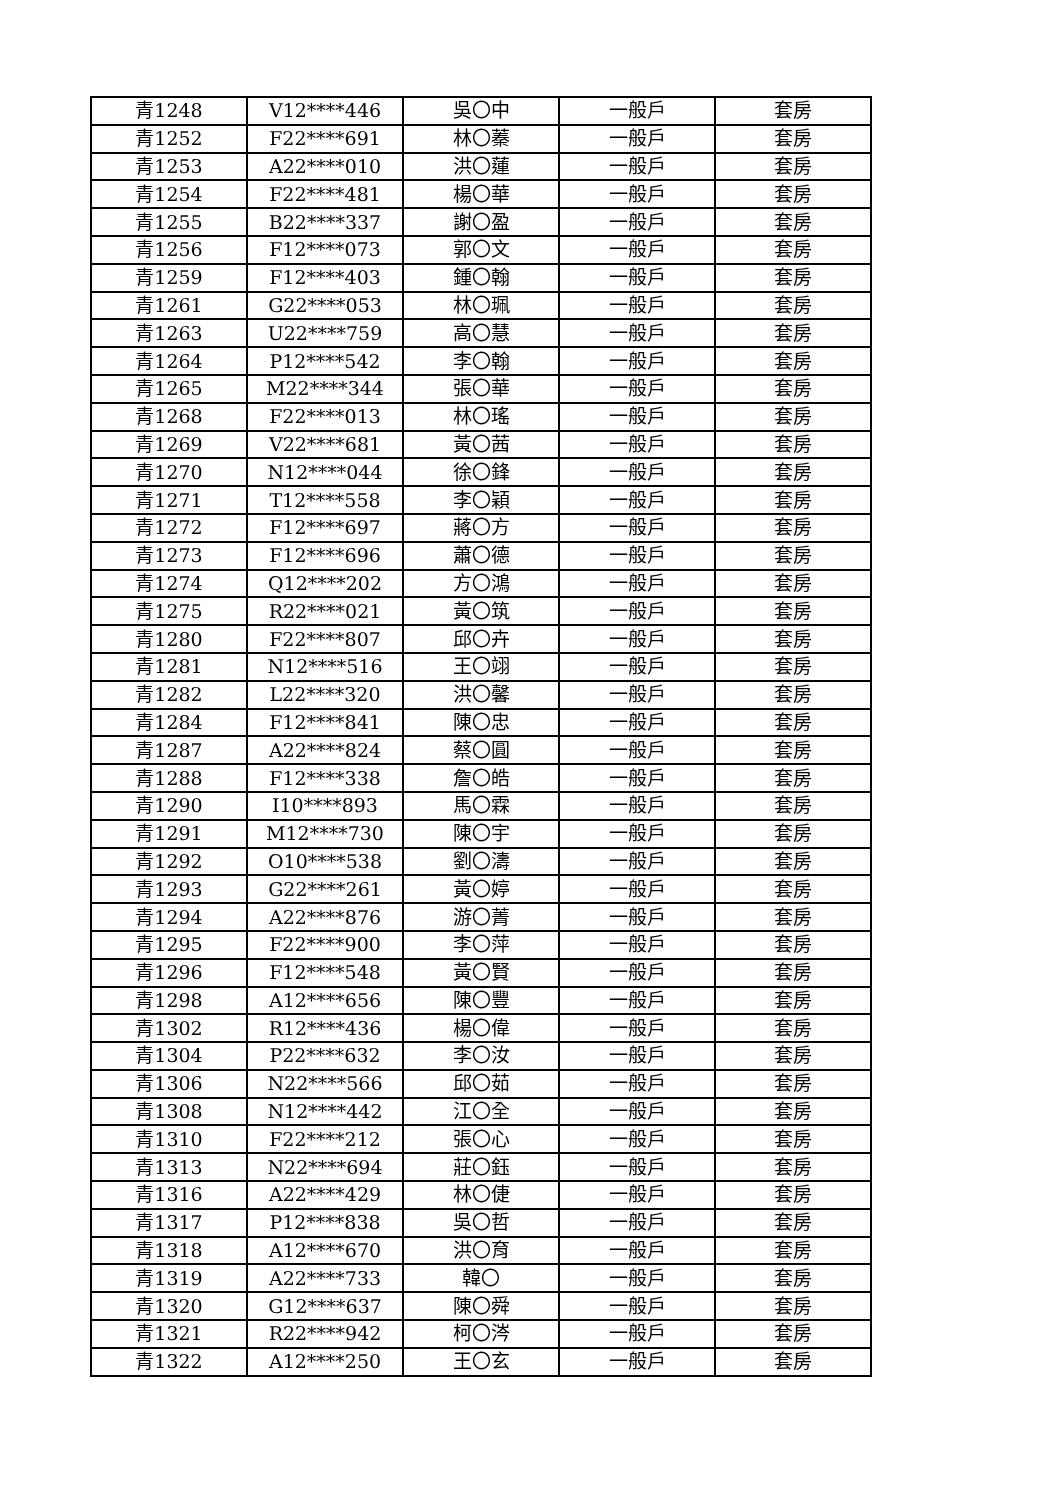| 青1248 | V12****446 | 吳〇中 | 一般戶 | 套房 |
| 青1252 | F22****691 | 林〇蓁 | 一般戶 | 套房 |
| 青1253 | A22****010 | 洪〇蓮 | 一般戶 | 套房 |
| 青1254 | F22****481 | 楊〇華 | 一般戶 | 套房 |
| 青1255 | B22****337 | 謝〇盈 | 一般戶 | 套房 |
| 青1256 | F12****073 | 郭〇文 | 一般戶 | 套房 |
| 青1259 | F12****403 | 鍾〇翰 | 一般戶 | 套房 |
| 青1261 | G22****053 | 林〇珮 | 一般戶 | 套房 |
| 青1263 | U22****759 | 高〇慧 | 一般戶 | 套房 |
| 青1264 | P12****542 | 李〇翰 | 一般戶 | 套房 |
| 青1265 | M22****344 | 張〇華 | 一般戶 | 套房 |
| 青1268 | F22****013 | 林〇瑤 | 一般戶 | 套房 |
| 青1269 | V22****681 | 黃〇茜 | 一般戶 | 套房 |
| 青1270 | N12****044 | 徐〇鋒 | 一般戶 | 套房 |
| 青1271 | T12****558 | 李〇穎 | 一般戶 | 套房 |
| 青1272 | F12****697 | 蔣〇方 | 一般戶 | 套房 |
| 青1273 | F12****696 | 蕭〇德 | 一般戶 | 套房 |
| 青1274 | Q12****202 | 方〇鴻 | 一般戶 | 套房 |
| 青1275 | R22****021 | 黃〇筑 | 一般戶 | 套房 |
| 青1280 | F22****807 | 邱〇卉 | 一般戶 | 套房 |
| 青1281 | N12****516 | 王〇翊 | 一般戶 | 套房 |
| 青1282 | L22****320 | 洪〇馨 | 一般戶 | 套房 |
| 青1284 | F12****841 | 陳〇忠 | 一般戶 | 套房 |
| 青1287 | A22****824 | 蔡〇圓 | 一般戶 | 套房 |
| 青1288 | F12****338 | 詹〇皓 | 一般戶 | 套房 |
| 青1290 | I10****893 | 馬〇霖 | 一般戶 | 套房 |
| 青1291 | M12****730 | 陳〇宇 | 一般戶 | 套房 |
| 青1292 | O10****538 | 劉〇濤 | 一般戶 | 套房 |
| 青1293 | G22****261 | 黃〇婷 | 一般戶 | 套房 |
| 青1294 | A22****876 | 游〇菁 | 一般戶 | 套房 |
| 青1295 | F22****900 | 李〇萍 | 一般戶 | 套房 |
| 青1296 | F12****548 | 黃〇賢 | 一般戶 | 套房 |
| 青1298 | A12****656 | 陳〇豐 | 一般戶 | 套房 |
| 青1302 | R12****436 | 楊〇偉 | 一般戶 | 套房 |
| 青1304 | P22****632 | 李〇汝 | 一般戶 | 套房 |
| 青1306 | N22****566 | 邱〇茹 | 一般戶 | 套房 |
| 青1308 | N12****442 | 江〇全 | 一般戶 | 套房 |
| 青1310 | F22****212 | 張〇心 | 一般戶 | 套房 |
| 青1313 | N22****694 | 莊〇鈺 | 一般戶 | 套房 |
| 青1316 | A22****429 | 林〇倢 | 一般戶 | 套房 |
| 青1317 | P12****838 | 吳〇哲 | 一般戶 | 套房 |
| 青1318 | A12****670 | 洪〇育 | 一般戶 | 套房 |
| 青1319 | A22****733 | 韓〇 | 一般戶 | 套房 |
| 青1320 | G12****637 | 陳〇舜 | 一般戶 | 套房 |
| 青1321 | R22****942 | 柯〇涔 | 一般戶 | 套房 |
| 青1322 | A12****250 | 王〇玄 | 一般戶 | 套房 |